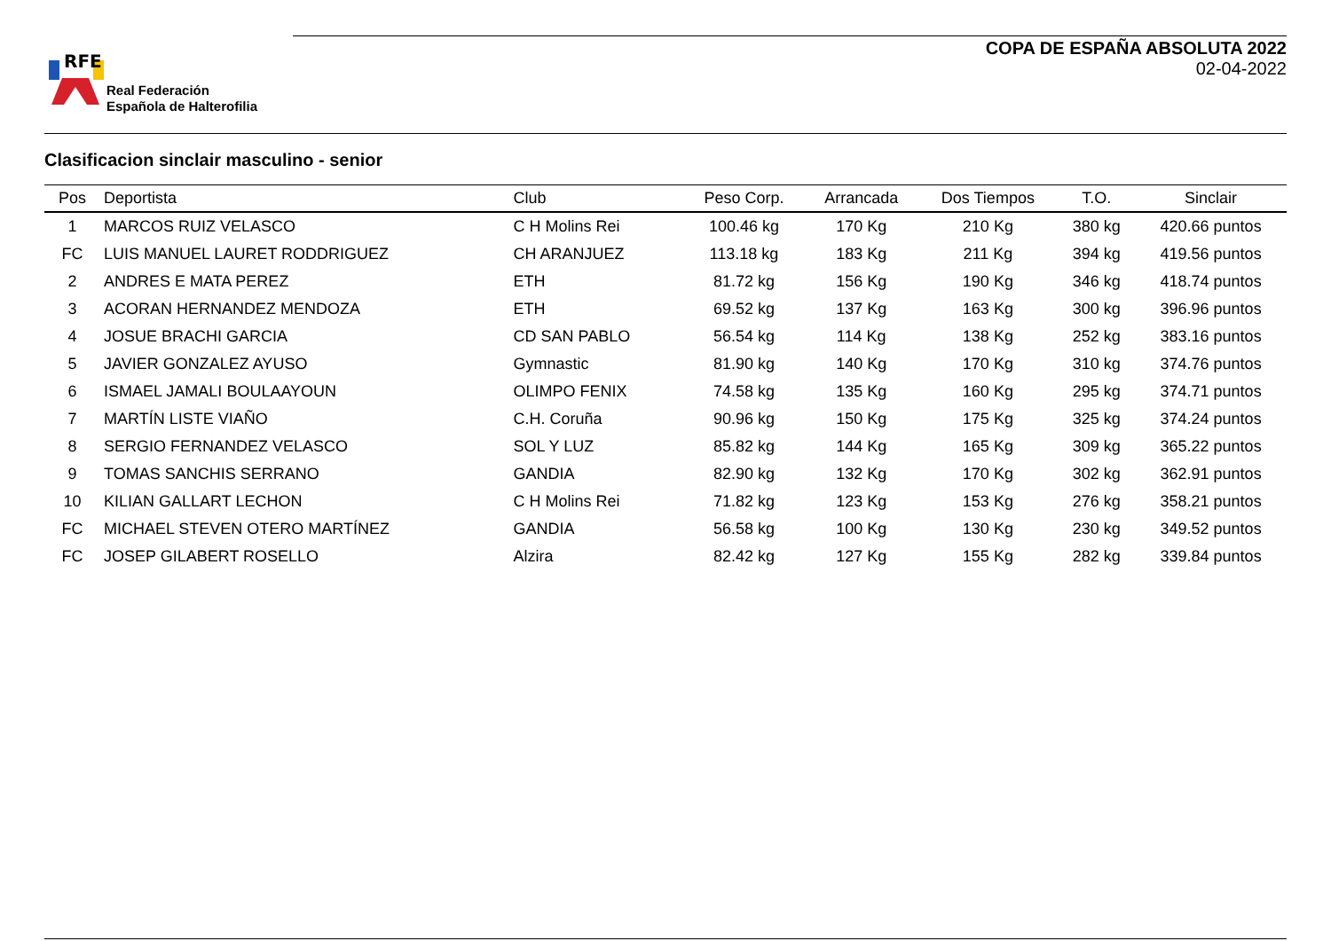RFE
Real Federación
Española de Halterofilia
COPA DE ESPAÑA ABSOLUTA 2022
02-04-2022
Clasificacion sinclair masculino - senior
| Pos | Deportista | Club | Peso Corp. | Arrancada | Dos Tiempos | T.O. | Sinclair |
| --- | --- | --- | --- | --- | --- | --- | --- |
| 1 | MARCOS RUIZ VELASCO | C H Molins Rei | 100.46 kg | 170 Kg | 210 Kg | 380 kg | 420.66 puntos |
| FC | LUIS MANUEL LAURET RODDRIGUEZ | CH ARANJUEZ | 113.18 kg | 183 Kg | 211 Kg | 394 kg | 419.56 puntos |
| 2 | ANDRES E MATA PEREZ | ETH | 81.72 kg | 156 Kg | 190 Kg | 346 kg | 418.74 puntos |
| 3 | ACORAN HERNANDEZ MENDOZA | ETH | 69.52 kg | 137 Kg | 163 Kg | 300 kg | 396.96 puntos |
| 4 | JOSUE BRACHI GARCIA | CD SAN PABLO | 56.54 kg | 114 Kg | 138 Kg | 252 kg | 383.16 puntos |
| 5 | JAVIER GONZALEZ AYUSO | Gymnastic | 81.90 kg | 140 Kg | 170 Kg | 310 kg | 374.76 puntos |
| 6 | ISMAEL JAMALI BOULAAYOUN | OLIMPO FENIX | 74.58 kg | 135 Kg | 160 Kg | 295 kg | 374.71 puntos |
| 7 | MARTÍN LISTE VIAÑO | C.H. Coruña | 90.96 kg | 150 Kg | 175 Kg | 325 kg | 374.24 puntos |
| 8 | SERGIO FERNANDEZ VELASCO | SOL Y LUZ | 85.82 kg | 144 Kg | 165 Kg | 309 kg | 365.22 puntos |
| 9 | TOMAS SANCHIS SERRANO | GANDIA | 82.90 kg | 132 Kg | 170 Kg | 302 kg | 362.91 puntos |
| 10 | KILIAN GALLART LECHON | C H Molins Rei | 71.82 kg | 123 Kg | 153 Kg | 276 kg | 358.21 puntos |
| FC | MICHAEL STEVEN OTERO MARTÍNEZ | GANDIA | 56.58 kg | 100 Kg | 130 Kg | 230 kg | 349.52 puntos |
| FC | JOSEP GILABERT ROSELLO | Alzira | 82.42 kg | 127 Kg | 155 Kg | 282 kg | 339.84 puntos |